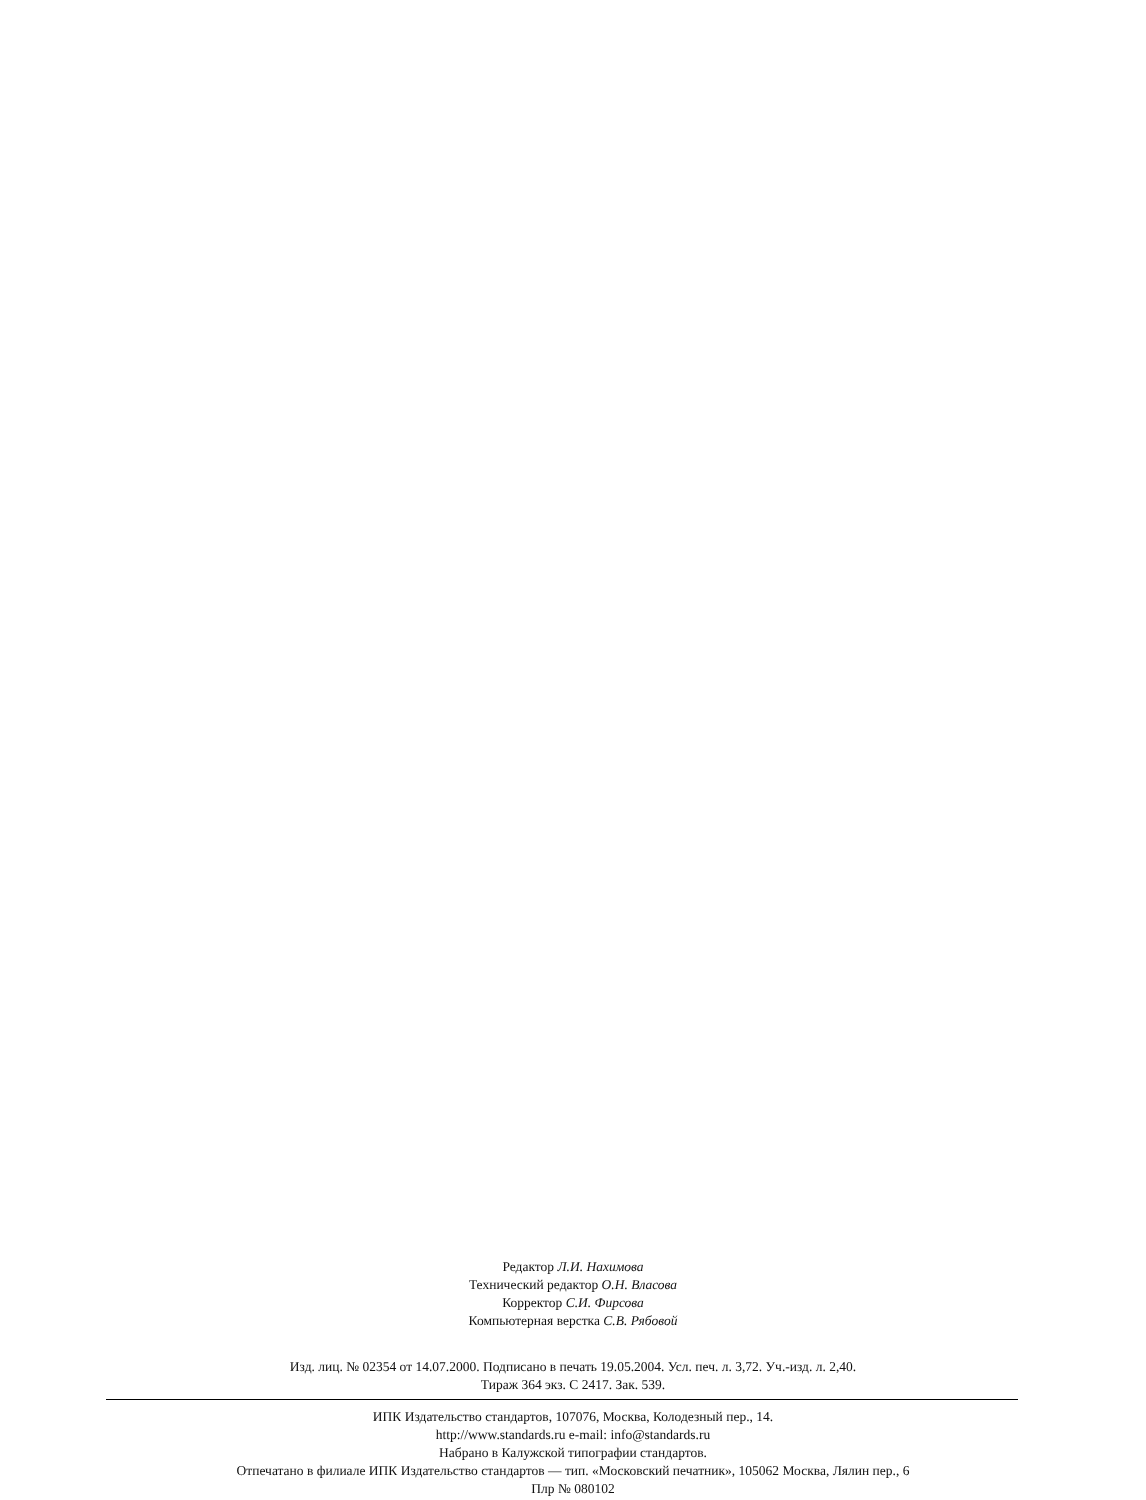Редактор Л.И. Нахимова
Технический редактор О.Н. Власова
Корректор С.И. Фирсова
Компьютерная верстка С.В. Рябовой
Изд. лиц. № 02354 от 14.07.2000. Подписано в печать 19.05.2004. Усл. печ. л. 3,72. Уч.-изд. л. 2,40.
Тираж 364 экз. С 2417. Зак. 539.
ИПК Издательство стандартов, 107076, Москва, Колодезный пер., 14.
http://www.standards.ru e-mail: info@standards.ru
Набрано в Калужской типографии стандартов.
Отпечатано в филиале ИПК Издательство стандартов — тип. «Московский печатник», 105062 Москва, Лялин пер., 6
Плр № 080102